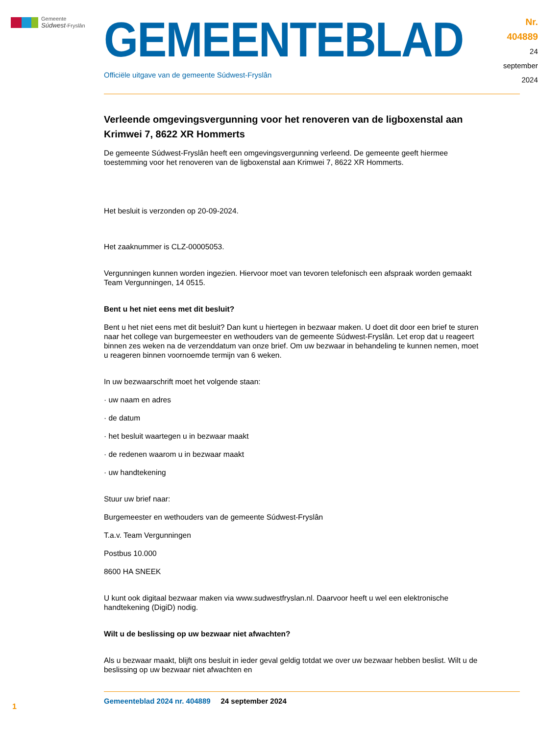Gemeente
Súdwest-Fryslân
GEMEENTEBLAD
Officiële uitgave van de gemeente Súdwest-Fryslân
Nr. 404889
24 september
2024
Verleende omgevingsvergunning voor het renoveren van de ligboxenstal aan Krimwei 7, 8622 XR Hommerts
De gemeente Súdwest-Fryslân heeft een omgevingsvergunning verleend. De gemeente geeft hiermee toestemming voor het renoveren van de ligboxenstal aan Krimwei 7, 8622 XR Hommerts.
Het besluit is verzonden op 20-09-2024.
Het zaaknummer is CLZ-00005053.
Vergunningen kunnen worden ingezien. Hiervoor moet van tevoren telefonisch een afspraak worden gemaakt Team Vergunningen, 14 0515.
Bent u het niet eens met dit besluit?
Bent u het niet eens met dit besluit? Dan kunt u hiertegen in bezwaar maken. U doet dit door een brief te sturen naar het college van burgemeester en wethouders van de gemeente Súdwest-Fryslân. Let erop dat u reageert binnen zes weken na de verzenddatum van onze brief. Om uw bezwaar in behandeling te kunnen nemen, moet u reageren binnen voornoemde termijn van 6 weken.
In uw bezwaarschrift moet het volgende staan:
· uw naam en adres
· de datum
· het besluit waartegen u in bezwaar maakt
· de redenen waarom u in bezwaar maakt
· uw handtekening
Stuur uw brief naar:
Burgemeester en wethouders van de gemeente Súdwest-Fryslân
T.a.v. Team Vergunningen
Postbus 10.000
8600 HA SNEEK
U kunt ook digitaal bezwaar maken via www.sudwestfryslan.nl. Daarvoor heeft u wel een elektronische handtekening (DigiD) nodig.
Wilt u de beslissing op uw bezwaar niet afwachten?
Als u bezwaar maakt, blijft ons besluit in ieder geval geldig totdat we over uw bezwaar hebben beslist. Wilt u de beslissing op uw bezwaar niet afwachten en
1
Gemeenteblad 2024 nr. 404889 24 september 2024